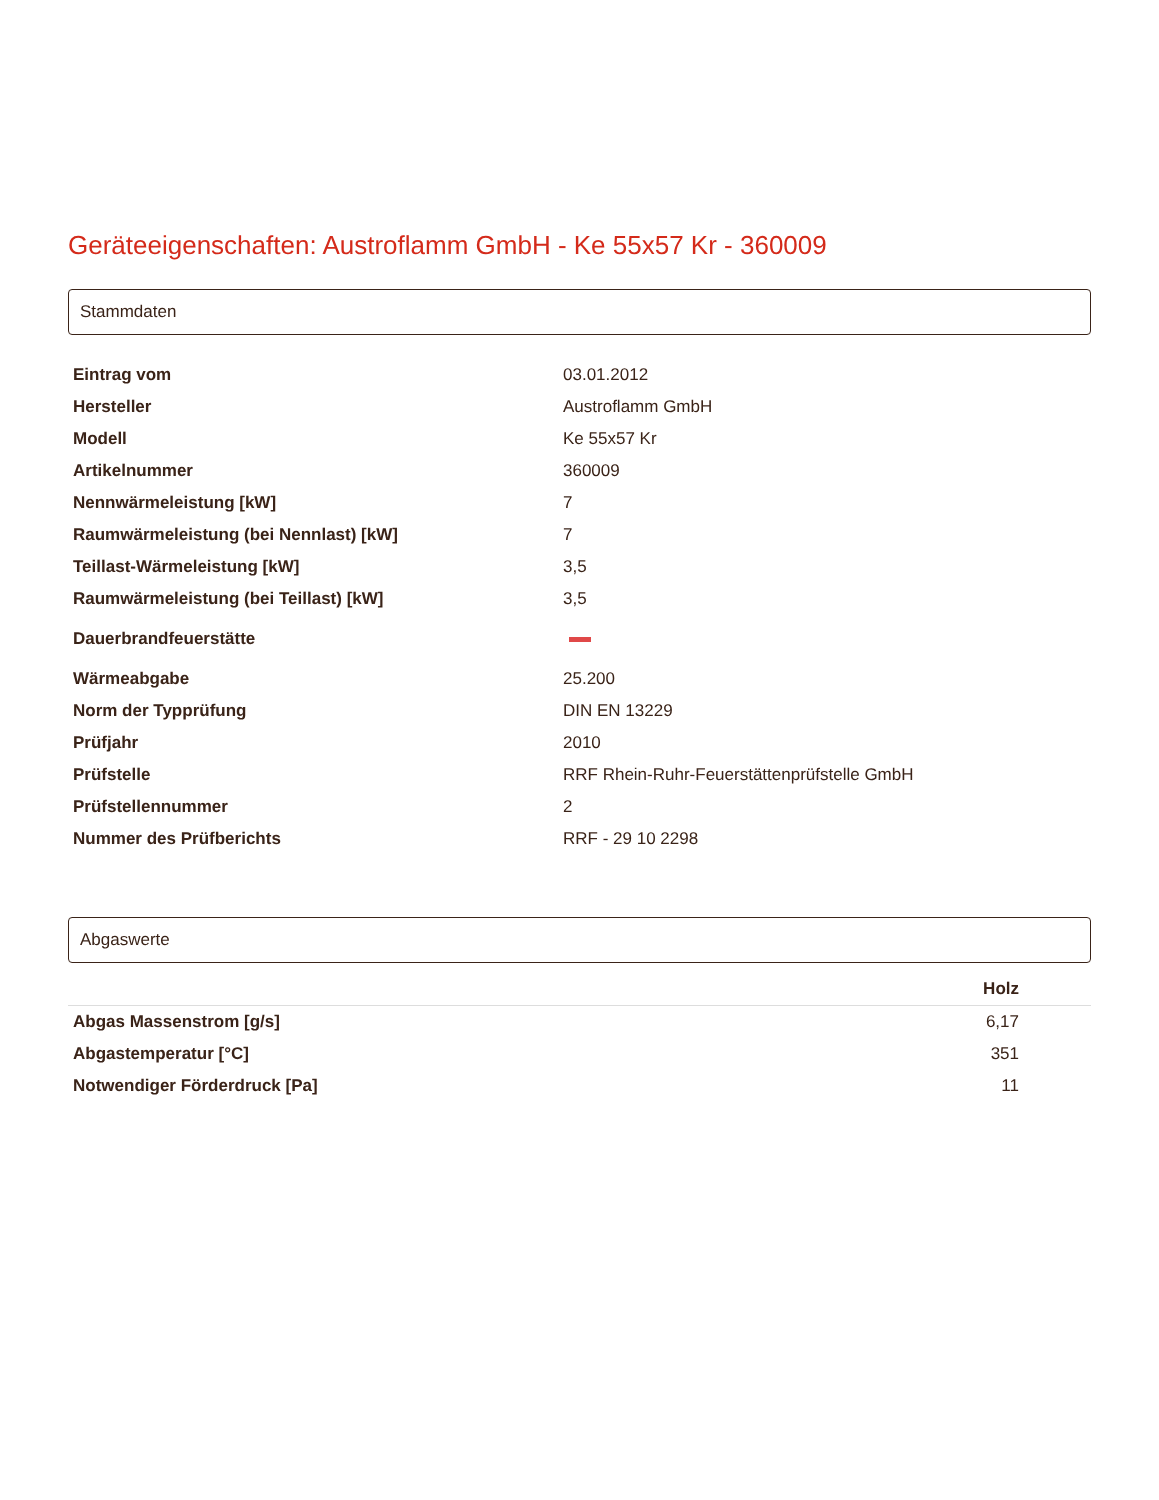Geräteeigenschaften: Austroflamm GmbH - Ke 55x57 Kr - 360009
Stammdaten
| Eintrag vom | 03.01.2012 |
| Hersteller | Austroflamm GmbH |
| Modell | Ke 55x57 Kr |
| Artikelnummer | 360009 |
| Nennwärmeleistung [kW] | 7 |
| Raumwärmeleistung (bei Nennlast) [kW] | 7 |
| Teillast-Wärmeleistung [kW] | 3,5 |
| Raumwärmeleistung (bei Teillast) [kW] | 3,5 |
| Dauerbrandfeuerstätte | |
| Wärmeabgabe | 25.200 |
| Norm der Typprüfung | DIN EN 13229 |
| Prüfjahr | 2010 |
| Prüfstelle | RRF Rhein-Ruhr-Feuerstättenprüfstelle GmbH |
| Prüfstellennummer | 2 |
| Nummer des Prüfberichts | RRF - 29 10 2298 |
Abgaswerte
| | Holz |
| --- | --- |
| Abgas Massenstrom [g/s] | 6,17 |
| Abgastemperatur [°C] | 351 |
| Notwendiger Förderdruck [Pa] | 11 |